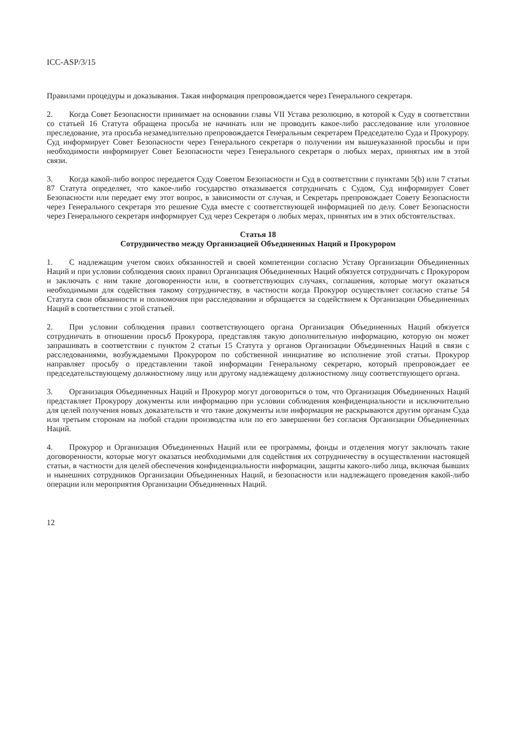ICC-ASP/3/15
Правилами процедуры и доказывания. Такая информация препровождается через Генерального секретаря.
2. Когда Совет Безопасности принимает на основании главы VII Устава резолюцию, в которой к Суду в соответствии со статьей 16 Статута обращена просьба не начинать или не проводить какое-либо расследование или уголовное преследование, эта просьба незамедлительно препровождается Генеральным секретарем Председателю Суда и Прокурору. Суд информирует Совет Безопасности через Генерального секретаря о получении им вышеуказанной просьбы и при необходимости информирует Совет Безопасности через Генерального секретаря о любых мерах, принятых им в этой связи.
3. Когда какой-либо вопрос передается Суду Советом Безопасности и Суд в соответствии с пунктами 5(b) или 7 статьи 87 Статута определяет, что какое-либо государство отказывается сотрудничать с Судом, Суд информирует Совет Безопасности или передает ему этот вопрос, в зависимости от случая, и Секретарь препровождает Совету Безопасности через Генерального секретаря это решение Суда вместе с соответствующей информацией по делу. Совет Безопасности через Генерального секретаря информирует Суд через Секретаря о любых мерах, принятых им в этих обстоятельствах.
Статья 18
Сотрудничество между Организацией Объединенных Наций и Прокурором
1. С надлежащим учетом своих обязанностей и своей компетенции согласно Уставу Организации Объединенных Наций и при условии соблюдения своих правил Организация Объединенных Наций обязуется сотрудничать с Прокурором и заключать с ним такие договоренности или, в соответствующих случаях, соглашения, которые могут оказаться необходимыми для содействия такому сотрудничеству, в частности когда Прокурор осуществляет согласно статье 54 Статута свои обязанности и полномочия при расследовании и обращается за содействием к Организации Объединенных Наций в соответствии с этой статьей.
2. При условии соблюдения правил соответствующего органа Организация Объединенных Наций обязуется сотрудничать в отношении просьб Прокурора, представляя такую дополнительную информацию, которую он может запрашивать в соответствии с пунктом 2 статьи 15 Статута у органов Организации Объединенных Наций в связи с расследованиями, возбуждаемыми Прокурором по собственной инициативе во исполнение этой статьи. Прокурор направляет просьбу о представлении такой информации Генеральному секретарю, который препровождает ее председательствующему должностному лицу или другому надлежащему должностному лицу соответствующего органа.
3. Организация Объединенных Наций и Прокурор могут договориться о том, что Организация Объединенных Наций представляет Прокурору документы или информацию при условии соблюдения конфиденциальности и исключительно для целей получения новых доказательств и что такие документы или информация не раскрываются другим органам Суда или третьим сторонам на любой стадии производства или по его завершении без согласия Организации Объединенных Наций.
4. Прокурор и Организация Объединенных Наций или ее программы, фонды и отделения могут заключать такие договоренности, которые могут оказаться необходимыми для содействия их сотрудничеству в осуществлении настоящей статьи, в частности для целей обеспечения конфиденциальности информации, защиты какого-либо лица, включая бывших и нынешних сотрудников Организации Объединенных Наций, и безопасности или надлежащего проведения какой-либо операции или мероприятия Организации Объединенных Наций.
12